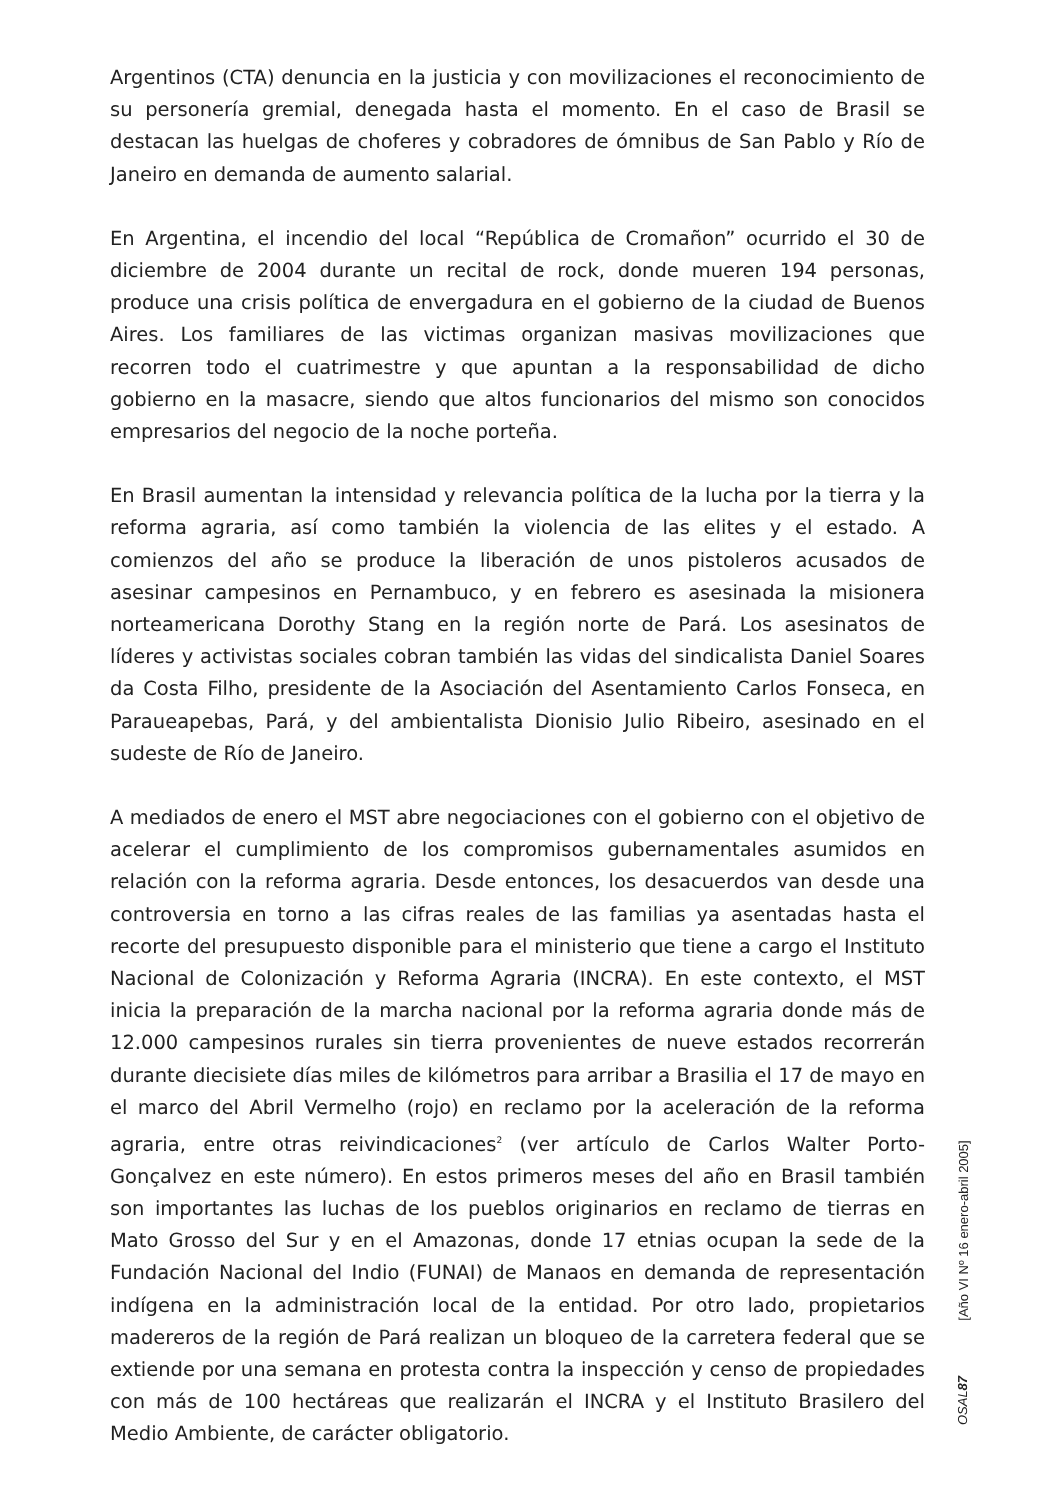Argentinos (CTA) denuncia en la justicia y con movilizaciones el reconocimiento de su personería gremial, denegada hasta el momento. En el caso de Brasil se destacan las huelgas de choferes y cobradores de ómnibus de San Pablo y Río de Janeiro en demanda de aumento salarial.
En Argentina, el incendio del local “República de Cromañon” ocurrido el 30 de diciembre de 2004 durante un recital de rock, donde mueren 194 personas, produce una crisis política de envergadura en el gobierno de la ciudad de Buenos Aires. Los familiares de las victimas organizan masivas movilizaciones que recorren todo el cuatrimestre y que apuntan a la responsabilidad de dicho gobierno en la masacre, siendo que altos funcionarios del mismo son conocidos empresarios del negocio de la noche porteña.
En Brasil aumentan la intensidad y relevancia política de la lucha por la tierra y la reforma agraria, así como también la violencia de las elites y el estado. A comienzos del año se produce la liberación de unos pistoleros acusados de asesinar campesinos en Pernambuco, y en febrero es asesinada la misionera norteamericana Dorothy Stang en la región norte de Pará. Los asesinatos de líderes y activistas sociales cobran también las vidas del sindicalista Daniel Soares da Costa Filho, presidente de la Asociación del Asentamiento Carlos Fonseca, en Paraueapebas, Pará, y del ambientalista Dionisio Julio Ribeiro, asesinado en el sudeste de Río de Janeiro.
A mediados de enero el MST abre negociaciones con el gobierno con el objetivo de acelerar el cumplimiento de los compromisos gubernamentales asumidos en relación con la reforma agraria. Desde entonces, los desacuerdos van desde una controversia en torno a las cifras reales de las familias ya asentadas hasta el recorte del presupuesto disponible para el ministerio que tiene a cargo el Instituto Nacional de Colonización y Reforma Agraria (INCRA). En este contexto, el MST inicia la preparación de la marcha nacional por la reforma agraria donde más de 12.000 campesinos rurales sin tierra provenientes de nueve estados recorrerán durante diecisiete días miles de kilómetros para arribar a Brasilia el 17 de mayo en el marco del Abril Vermelho (rojo) en reclamo por la aceleración de la reforma agraria, entre otras reivindicaciones<sup>2</sup> (ver artículo de Carlos Walter Porto-Gonçalvez en este número). En estos primeros meses del año en Brasil también son importantes las luchas de los pueblos originarios en reclamo de tierras en Mato Grosso del Sur y en el Amazonas, donde 17 etnias ocupan la sede de la Fundación Nacional del Indio (FUNAI) de Manaos en demanda de representación indígena en la administración local de la entidad. Por otro lado, propietarios madereros de la región de Pará realizan un bloqueo de la carretera federal que se extiende por una semana en protesta contra la inspección y censo de propiedades con más de 100 hectáreas que realizarán el INCRA y el Instituto Brasilero del Medio Ambiente, de carácter obligatorio.
[Año VI Nº 16 enero-abril 2005]
OSAL 87